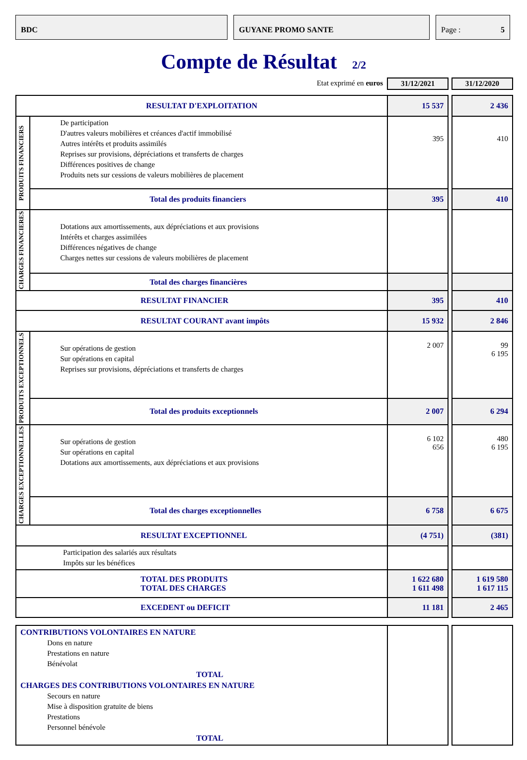BDC GUYANE PROMO SANTE Page : 5
Compte de Résultat 2/2
| Etat exprimé en euros | | 31/12/2021 | | 31/12/2020 |
| RESULTAT D'EXPLOITATION | | 15 537 | | 2 436 |
| PRODUITS FINANCIERS | De participation D'autres valeurs mobilières et créances d'actif immobilisé Autres intérêts et produits assimilés Reprises sur provisions, dépréciations et transferts de charges Différences positives de change Produits nets sur cessions de valeurs mobilières de placement | 395 | | 410 |
| | Total des produits financiers | 395 | | 410 |
| CHARGES FINANCIERES | Dotations aux amortissements, aux dépréciations et aux provisions Intérêts et charges assimilées Différences négatives de change Charges nettes sur cessions de valeurs mobilières de placement | | | |
| | Total des charges financières | | | |
| RESULTAT FINANCIER | | 395 | | 410 |
| RESULTAT COURANT avant impôts | | 15 932 | | 2 846 |
| PRODUITS EXCEPTIONNELS | Sur opérations de gestion Sur opérations en capital Reprises sur provisions, dépréciations et transferts de charges | 2 007 | | 99 6 195 |
| | Total des produits exceptionnels | 2 007 | | 6 294 |
| CHARGES EXCEPTIONNELLES | Sur opérations de gestion Sur opérations en capital Dotations aux amortissements, aux dépréciations et aux provisions | 6 102 656 | | 480 6 195 |
| | Total des charges exceptionnelles | 6 758 | | 6 675 |
| RESULTAT EXCEPTIONNEL | | (4 751) | | (381) |
| Participation des salariés aux résultats Impôts sur les bénéfices | | | | |
| TOTAL DES PRODUITS TOTAL DES CHARGES | | 1 622 680 1 611 498 | | 1 619 580 1 617 115 |
| EXCEDENT ou DEFICIT | | 11 181 | | 2 465 |
| CONTRIBUTIONS VOLONTAIRES EN NATURE Dons en nature Prestations en nature Bénévolat TOTAL CHARGES DES CONTRIBUTIONS VOLONTAIRES EN NATURE Secours en nature Mise à disposition gratuite de biens Prestations Personnel bénévole TOTAL | | | | |